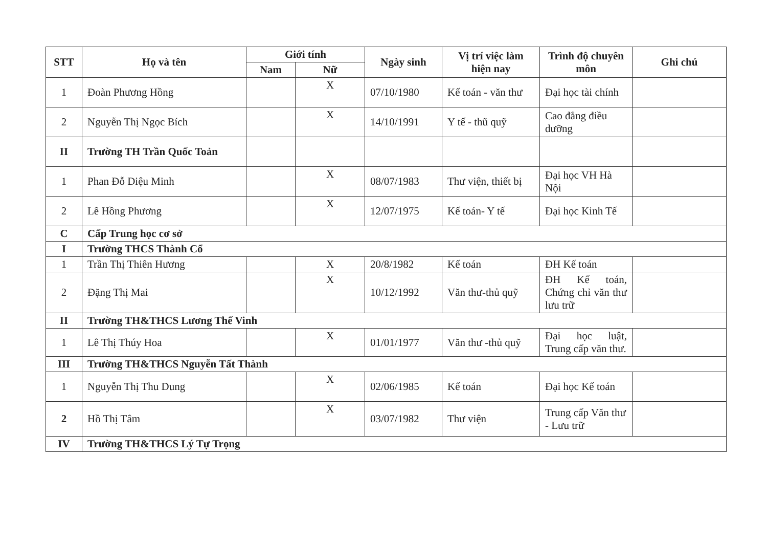| STT | Họ và tên | Giới tính | | Ngày sinh | Vị trí việc làm hiện nay | Trình độ chuyên môn | Ghi chú |
| --- | --- | --- | --- | --- | --- | --- | --- |
| | | Nam | Nữ | | | | |
| 1 | Đoàn Phương Hồng | | X | 07/10/1980 | Kế toán - văn thư | Đại học tài chính | |
| 2 | Nguyễn Thị Ngọc Bích | | X | 14/10/1991 | Y tế - thũ quỹ | Cao đẳng điều dưỡng | |
| II | Trường TH Trần Quốc Toản | | | | | | |
| 1 | Phan Đỗ Diệu Minh | | X | 08/07/1983 | Thư viện, thiết bị | Đại học VH Hà Nội | |
| 2 | Lê Hồng Phương | | X | 12/07/1975 | Kế toán- Y tế | Đại học Kinh Tế | |
| C | Cấp Trung học cơ sở | | | | | | |
| I | Trường THCS Thành Cổ | | | | | | |
| 1 | Trần Thị Thiên Hương | | X | 20/8/1982 | Kế toán | ĐH Kế toán | |
| 2 | Đặng Thị Mai | | X | 10/12/1992 | Văn thư-thủ quỹ | ĐH Kế toán, Chứng chỉ văn thư lưu trữ | |
| II | Trường TH&THCS Lương Thế Vinh | | | | | | |
| 1 | Lê Thị Thúy Hoa | | X | 01/01/1977 | Văn thư -thủ quỹ | Đại học luật, Trung cấp văn thư. | |
| III | Trường TH&THCS Nguyễn Tất Thành | | | | | | |
| 1 | Nguyễn Thị Thu Dung | | X | 02/06/1985 | Kế toán | Đại học Kế toán | |
| 2 | Hồ Thị Tâm | | X | 03/07/1982 | Thư viện | Trung cấp Văn thư - Lưu trữ | |
| IV | Trường TH&THCS Lý Tự Trọng | | | | | | |